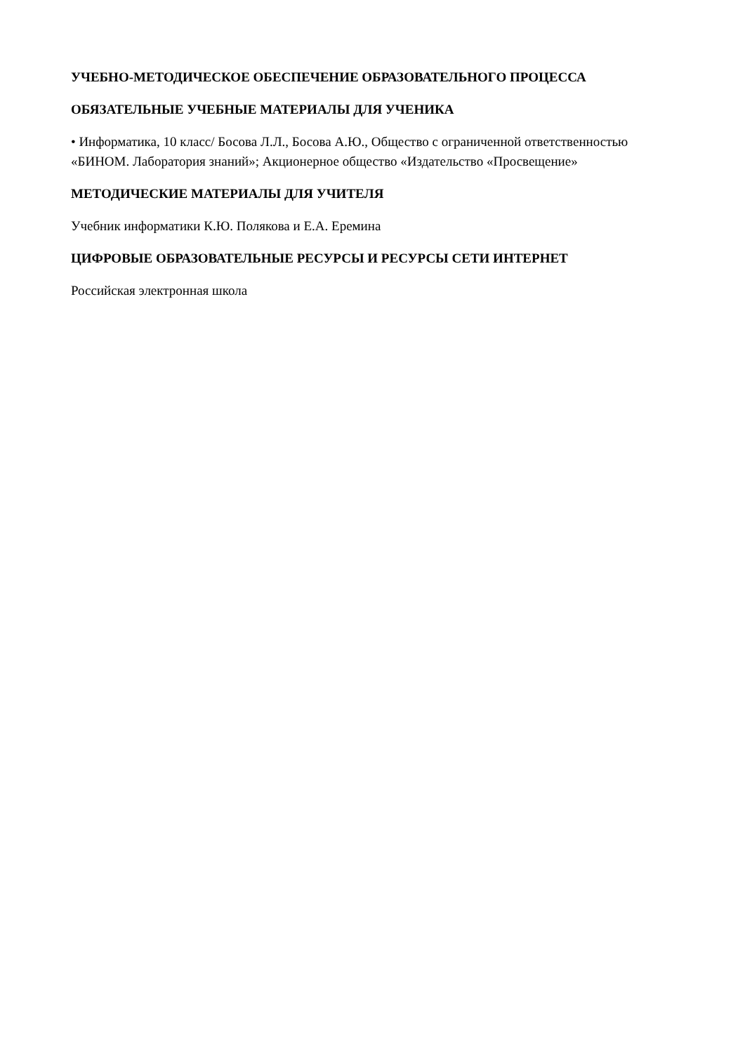УЧЕБНО-МЕТОДИЧЕСКОЕ ОБЕСПЕЧЕНИЕ ОБРАЗОВАТЕЛЬНОГО ПРОЦЕССА
ОБЯЗАТЕЛЬНЫЕ УЧЕБНЫЕ МАТЕРИАЛЫ ДЛЯ УЧЕНИКА
• Информатика, 10 класс/ Босова Л.Л., Босова А.Ю., Общество с ограниченной ответственностью «БИНОМ. Лаборатория знаний»; Акционерное общество «Издательство «Просвещение»
МЕТОДИЧЕСКИЕ МАТЕРИАЛЫ ДЛЯ УЧИТЕЛЯ
Учебник информатики К.Ю. Полякова и Е.А. Еремина
ЦИФРОВЫЕ ОБРАЗОВАТЕЛЬНЫЕ РЕСУРСЫ И РЕСУРСЫ СЕТИ ИНТЕРНЕТ
Российская электронная школа